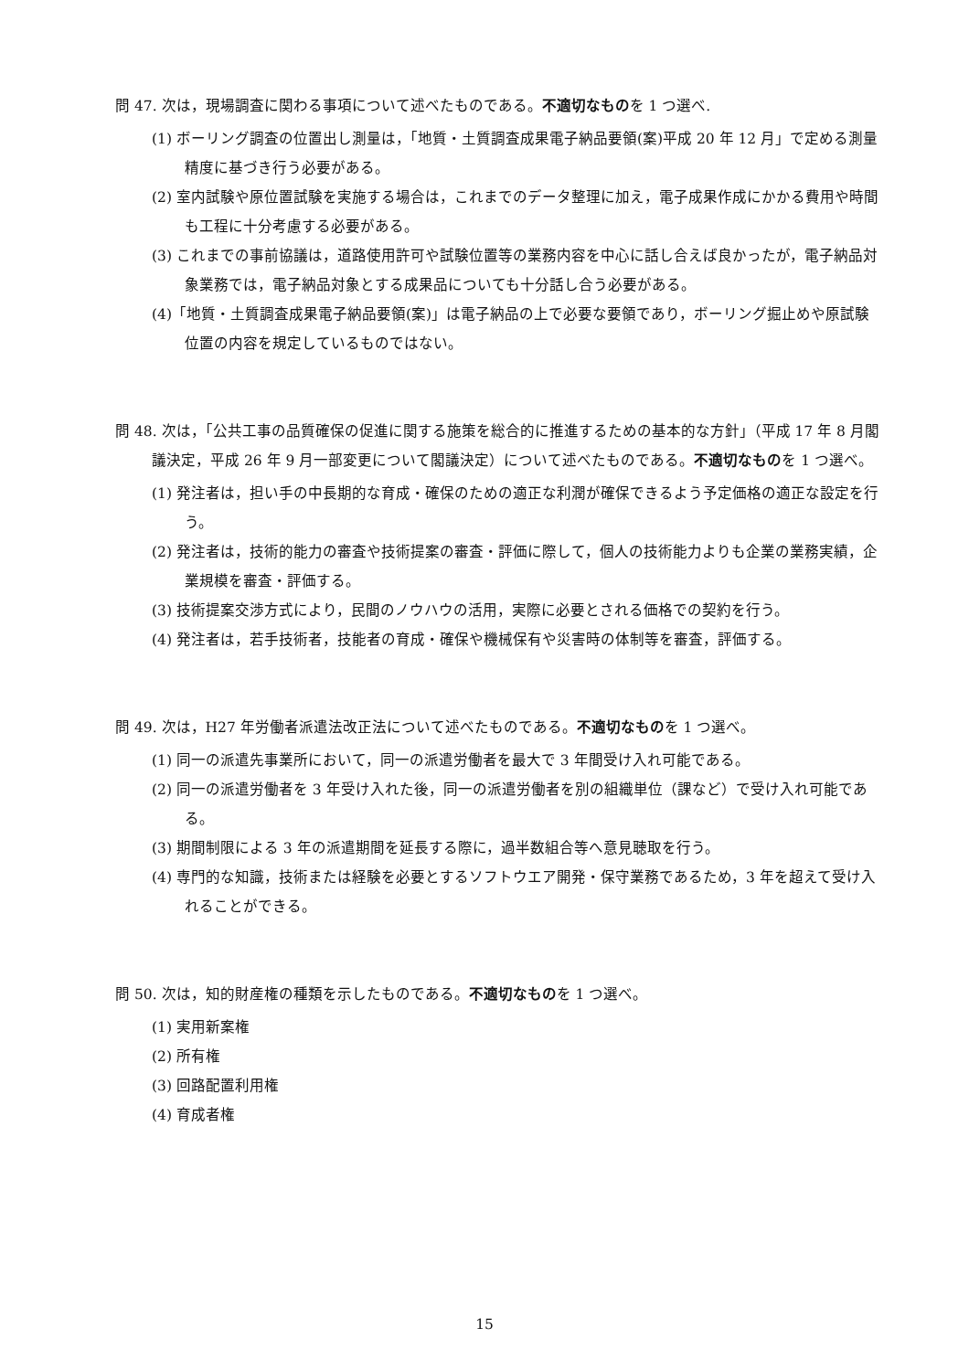問 47. 次は，現場調査に関わる事項について述べたものである。不適切なものを 1 つ選べ.
(1) ボーリング調査の位置出し測量は，「地質・土質調査成果電子納品要領(案)平成 20 年 12 月」で定める測量精度に基づき行う必要がある。
(2) 室内試験や原位置試験を実施する場合は，これまでのデータ整理に加え，電子成果作成にかかる費用や時間も工程に十分考慮する必要がある。
(3) これまでの事前協議は，道路使用許可や試験位置等の業務内容を中心に話し合えば良かったが，電子納品対象業務では，電子納品対象とする成果品についても十分話し合う必要がある。
(4)「地質・土質調査成果電子納品要領(案)」は電子納品の上で必要な要領であり，ボーリング掘止めや原試験位置の内容を規定しているものではない。
問 48. 次は，「公共工事の品質確保の促進に関する施策を総合的に推進するための基本的な方針」（平成 17 年 8 月閣議決定，平成 26 年 9 月一部変更について閣議決定）について述べたものである。不適切なものを 1 つ選べ。
(1) 発注者は，担い手の中長期的な育成・確保のための適正な利潤が確保できるよう予定価格の適正な設定を行う。
(2) 発注者は，技術的能力の審査や技術提案の審査・評価に際して，個人の技術能力よりも企業の業務実績，企業規模を審査・評価する。
(3) 技術提案交渉方式により，民間のノウハウの活用，実際に必要とされる価格での契約を行う。
(4) 発注者は，若手技術者，技能者の育成・確保や機械保有や災害時の体制等を審査，評価する。
問 49. 次は，H27 年労働者派遣法改正法について述べたものである。不適切なものを 1 つ選べ。
(1) 同一の派遣先事業所において，同一の派遣労働者を最大で 3 年間受け入れ可能である。
(2) 同一の派遣労働者を 3 年受け入れた後，同一の派遣労働者を別の組織単位（課など）で受け入れ可能である。
(3) 期間制限による 3 年の派遣期間を延長する際に，過半数組合等へ意見聴取を行う。
(4) 専門的な知識，技術または経験を必要とするソフトウエア開発・保守業務であるため，3 年を超えて受け入れることができる。
問 50. 次は，知的財産権の種類を示したものである。不適切なものを 1 つ選べ。
(1) 実用新案権
(2) 所有権
(3) 回路配置利用権
(4) 育成者権
15